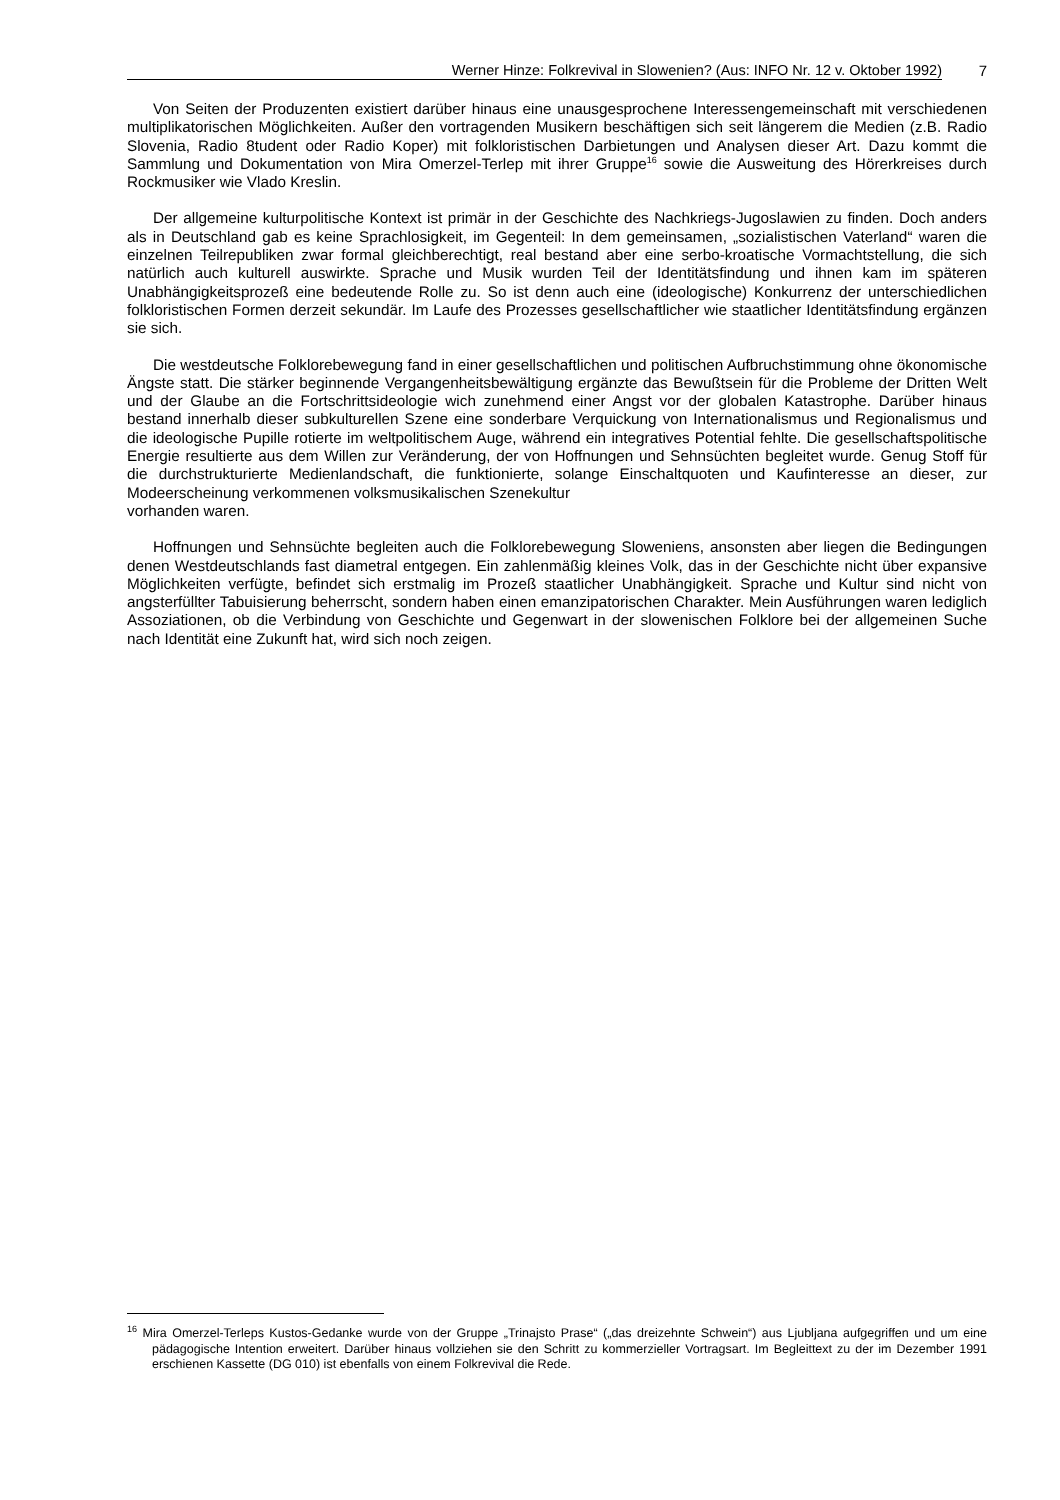Werner Hinze: Folkrevival in Slowenien? (Aus: INFO Nr. 12 v. Oktober 1992) 7
Von Seiten der Produzenten existiert darüber hinaus eine unausgesprochene Interessengemeinschaft mit verschiedenen multiplikatorischen Möglichkeiten. Außer den vortragenden Musikern beschäftigen sich seit längerem die Medien (z.B. Radio Slovenia, Radio 8tudent oder Radio Koper) mit folkloristischen Darbietungen und Analysen dieser Art. Dazu kommt die Sammlung und Dokumentation von Mira Omerzel-Terlep mit ihrer Gruppe<sup>16</sup> sowie die Ausweitung des Hörerkreises durch Rockmusiker wie Vlado Kreslin.
Der allgemeine kulturpolitische Kontext ist primär in der Geschichte des Nachkriegs-Jugoslawien zu finden. Doch anders als in Deutschland gab es keine Sprachlosigkeit, im Gegenteil: In dem gemeinsamen, „sozialistischen Vaterland“ waren die einzelnen Teilrepubliken zwar formal gleichberechtigt, real bestand aber eine serbo-kroatische Vormachtstellung, die sich natürlich auch kulturell auswirkte. Sprache und Musik wurden Teil der Identitätsfindung und ihnen kam im späteren Unabhängigkeitsprozeß eine bedeutende Rolle zu. So ist denn auch eine (ideologische) Konkurrenz der unterschiedlichen folkloristischen Formen derzeit sekundär. Im Laufe des Prozesses gesellschaftlicher wie staatlicher Identitätsfindung ergänzen sie sich.
Die westdeutsche Folklorebewegung fand in einer gesellschaftlichen und politischen Aufbruchstimmung ohne ökonomische Ängste statt. Die stärker beginnende Vergangenheitsbewältigung ergänzte das Bewußtsein für die Probleme der Dritten Welt und der Glaube an die Fortschrittsideologie wich zunehmend einer Angst vor der globalen Katastrophe. Darüber hinaus bestand innerhalb dieser subkulturellen Szene eine sonderbare Verquickung von Internationalismus und Regionalismus und die ideologische Pupille rotierte im weltpolitischem Auge, während ein integratives Potential fehlte. Die gesellschaftspolitische Energie resultierte aus dem Willen zur Veränderung, der von Hoffnungen und Sehnsüchten begleitet wurde. Genug Stoff für die durchstrukturierte Medienlandschaft, die funktionierte, solange Einschaltquoten und Kaufinteresse an dieser, zur Modeerscheinung verkommenen volksmusikalischen Szenekultur
vorhanden waren.
Hoffnungen und Sehnsüchte begleiten auch die Folklorebewegung Sloweniens, ansonsten aber liegen die Bedingungen denen Westdeutschlands fast diametral entgegen. Ein zahlenmäßig kleines Volk, das in der Geschichte nicht über expansive Möglichkeiten verfügte, befindet sich erstmalig im Prozeß staatlicher Unabhängigkeit. Sprache und Kultur sind nicht von angsterfüllter Tabuisierung beherrscht, sondern haben einen emanzipatorischen Charakter. Mein Ausführungen waren lediglich Assoziationen, ob die Verbindung von Geschichte und Gegenwart in der slowenischen Folklore bei der allgemeinen Suche nach Identität eine Zukunft hat, wird sich noch zeigen.
<sup>16</sup> Mira Omerzel-Terleps Kustos-Gedanke wurde von der Gruppe „Trinajsto Prase“ („das dreizehnte Schwein“) aus Ljubljana aufgegriffen und um eine pädagogische Intention erweitert. Darüber hinaus vollziehen sie den Schritt zu kommerzieller Vortragsart. Im Begleittext zu der im Dezember 1991 erschienen Kassette (DG 010) ist ebenfalls von einem Folkrevival die Rede.